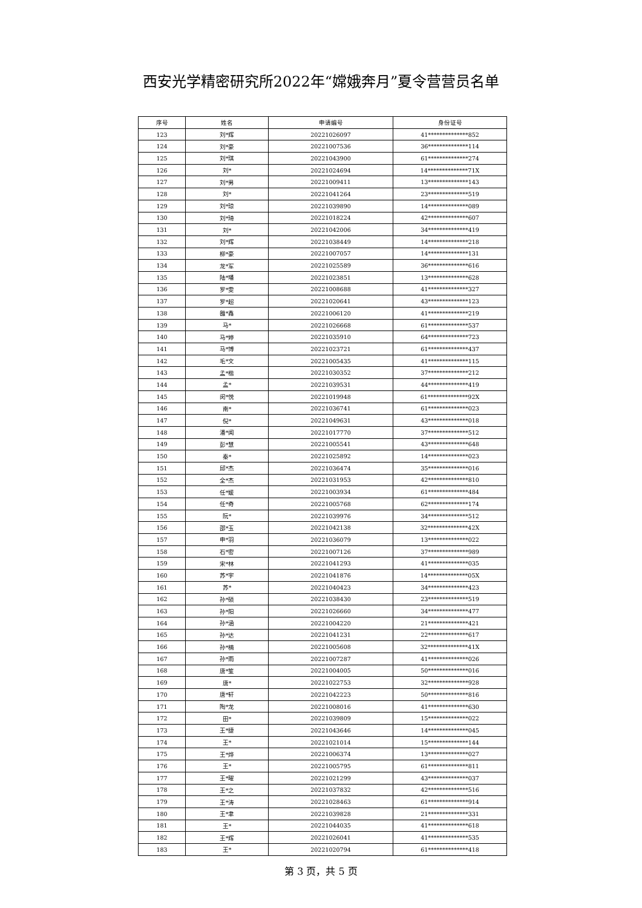西安光学精密研究所2022年“嫦娥奔月”夏令营营员名单
| 序号 | 姓名 | 申请编号 | 身份证号 |
| --- | --- | --- | --- |
| 123 | 刘*辉 | 20221026097 | 41**************852 |
| 124 | 刘*豪 | 20221007536 | 36**************114 |
| 125 | 刘*琪 | 20221043900 | 61**************274 |
| 126 | 刘* | 20221024694 | 14**************71X |
| 127 | 刘*男 | 20221009411 | 13**************143 |
| 128 | 刘* | 20221041264 | 23**************519 |
| 129 | 刘*琼 | 20221039890 | 14**************089 |
| 130 | 刘*琦 | 20221018224 | 42**************607 |
| 131 | 刘* | 20221042006 | 34**************419 |
| 132 | 刘*辉 | 20221038449 | 14**************218 |
| 133 | 柳*豪 | 20221007057 | 14**************131 |
| 134 | 龙*军 | 20221025589 | 36**************616 |
| 135 | 陆*璠 | 20221023851 | 13**************628 |
| 136 | 罗*雯 | 20221008688 | 41**************327 |
| 137 | 罗*超 | 20221020641 | 43**************123 |
| 138 | 雒*鑫 | 20221006120 | 41**************219 |
| 139 | 马* | 20221026668 | 61**************537 |
| 140 | 马*婷 | 20221035910 | 64**************723 |
| 141 | 马*博 | 20221023721 | 61**************437 |
| 142 | 毛*文 | 20221005435 | 41**************115 |
| 143 | 孟*楷 | 20221030352 | 37**************212 |
| 144 | 孟* | 20221039531 | 44**************419 |
| 145 | 闵*悦 | 20221019948 | 61**************92X |
| 146 | 南* | 20221036741 | 61**************023 |
| 147 | 倪* | 20221049631 | 43**************018 |
| 148 | 潘*闻 | 20221017770 | 37**************512 |
| 149 | 彭*慧 | 20221005541 | 43**************648 |
| 150 | 秦* | 20221025892 | 14**************023 |
| 151 | 邱*杰 | 20221036474 | 35**************016 |
| 152 | 全*杰 | 20221031953 | 42**************810 |
| 153 | 任*媛 | 20221003934 | 61**************484 |
| 154 | 任*奇 | 20221005768 | 62**************174 |
| 155 | 阮* | 20221039976 | 34**************512 |
| 156 | 邵*玉 | 20221042138 | 32**************42X |
| 157 | 申*羽 | 20221036079 | 13**************022 |
| 158 | 石*密 | 20221007126 | 37**************989 |
| 159 | 宋*林 | 20221041293 | 41**************035 |
| 160 | 苏*宇 | 20221041876 | 14**************05X |
| 161 | 苏* | 20221040423 | 34**************423 |
| 162 | 孙*硕 | 20221038430 | 23**************519 |
| 163 | 孙*阳 | 20221026660 | 34**************477 |
| 164 | 孙*涵 | 20221004220 | 21**************421 |
| 165 | 孙*达 | 20221041231 | 22**************617 |
| 166 | 孙*楠 | 20221005608 | 32**************41X |
| 167 | 孙*雨 | 20221007287 | 41**************026 |
| 168 | 唐*笙 | 20221004005 | 50**************016 |
| 169 | 唐* | 20221022753 | 32**************928 |
| 170 | 唐*轩 | 20221042223 | 50**************816 |
| 171 | 陶*龙 | 20221008016 | 41**************630 |
| 172 | 田* | 20221039809 | 15**************022 |
| 173 | 王*捷 | 20221043646 | 14**************045 |
| 174 | 王* | 20221021014 | 15**************144 |
| 175 | 王*烨 | 20221006374 | 13**************027 |
| 176 | 王* | 20221005795 | 61**************811 |
| 177 | 王*曜 | 20221021299 | 43**************037 |
| 178 | 王*之 | 20221037832 | 42**************516 |
| 179 | 王*涛 | 20221028463 | 61**************914 |
| 180 | 王*聿 | 20221039828 | 21**************331 |
| 181 | 王* | 20221044035 | 41**************618 |
| 182 | 王*辉 | 20221026041 | 41**************535 |
| 183 | 王* | 20221020794 | 61**************418 |
第 3 页，共 5 页